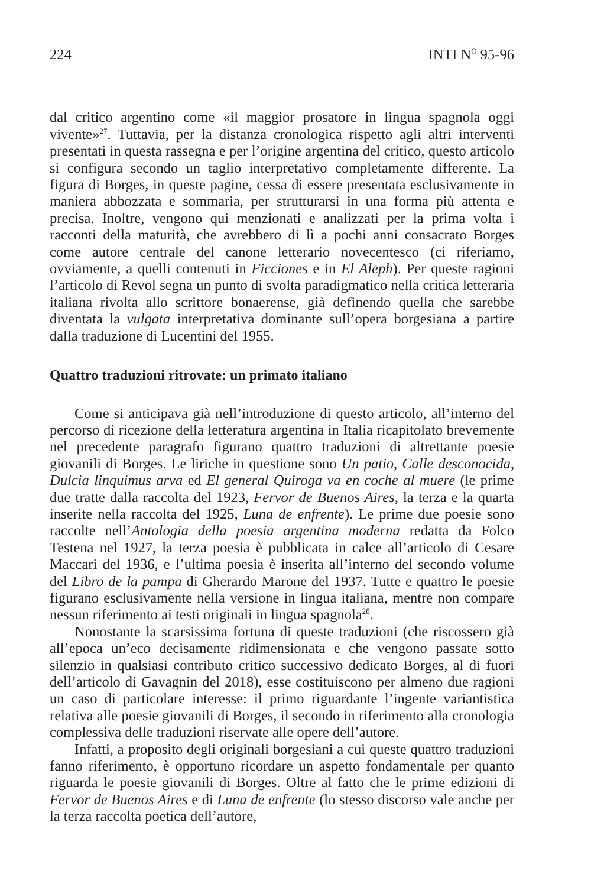224 INTI N<sup>O</sup> 95-96
dal critico argentino come «il maggior prosatore in lingua spagnola oggi vivente»<sup>27</sup>. Tuttavia, per la distanza cronologica rispetto agli altri interventi presentati in questa rassegna e per l’origine argentina del critico, questo articolo si configura secondo un taglio interpretativo completamente differente. La figura di Borges, in queste pagine, cessa di essere presentata esclusivamente in maniera abbozzata e sommaria, per strutturarsi in una forma più attenta e precisa. Inoltre, vengono qui menzionati e analizzati per la prima volta i racconti della maturità, che avrebbero di lì a pochi anni consacrato Borges come autore centrale del canone letterario novecentesco (ci riferiamo, ovviamente, a quelli contenuti in Ficciones e in El Aleph). Per queste ragioni l’articolo di Revol segna un punto di svolta paradigmatico nella critica letteraria italiana rivolta allo scrittore bonaerense, già definendo quella che sarebbe diventata la vulgata interpretativa dominante sull’opera borgesiana a partire dalla traduzione di Lucentini del 1955.
Quattro traduzioni ritrovate: un primato italiano
Come si anticipava già nell’introduzione di questo articolo, all’interno del percorso di ricezione della letteratura argentina in Italia ricapitolato brevemente nel precedente paragrafo figurano quattro traduzioni di altrettante poesie giovanili di Borges. Le liriche in questione sono Un patio, Calle desconocida, Dulcia linquimus arva ed El general Quiroga va en coche al muere (le prime due tratte dalla raccolta del 1923, Fervor de Buenos Aires, la terza e la quarta inserite nella raccolta del 1925, Luna de enfrente). Le prime due poesie sono raccolte nell’Antologia della poesia argentina moderna redatta da Folco Testena nel 1927, la terza poesia è pubblicata in calce all’articolo di Cesare Maccari del 1936, e l’ultima poesia è inserita all’interno del secondo volume del Libro de la pampa di Gherardo Marone del 1937. Tutte e quattro le poesie figurano esclusivamente nella versione in lingua italiana, mentre non compare nessun riferimento ai testi originali in lingua spagnola<sup>28</sup>.
Nonostante la scarsissima fortuna di queste traduzioni (che riscossero già all’epoca un’eco decisamente ridimensionata e che vengono passate sotto silenzio in qualsiasi contributo critico successivo dedicato Borges, al di fuori dell’articolo di Gavagnin del 2018), esse costituiscono per almeno due ragioni un caso di particolare interesse: il primo riguardante l’ingente variantistica relativa alle poesie giovanili di Borges, il secondo in riferimento alla cronologia complessiva delle traduzioni riservate alle opere dell’autore.
Infatti, a proposito degli originali borgesiani a cui queste quattro traduzioni fanno riferimento, è opportuno ricordare un aspetto fondamentale per quanto riguarda le poesie giovanili di Borges. Oltre al fatto che le prime edizioni di Fervor de Buenos Aires e di Luna de enfrente (lo stesso discorso vale anche per la terza raccolta poetica dell’autore,